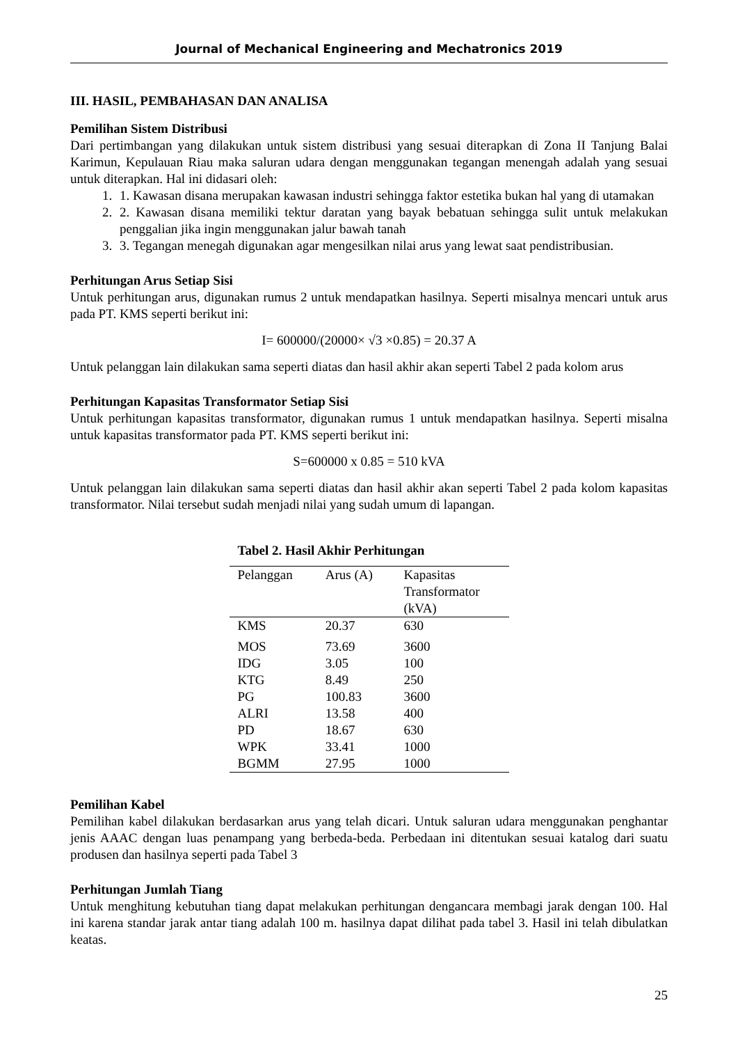Journal of Mechanical Engineering and Mechatronics 2019
III. HASIL, PEMBAHASAN DAN ANALISA
Pemilihan Sistem Distribusi
Dari pertimbangan yang dilakukan untuk sistem distribusi yang sesuai diterapkan di Zona II Tanjung Balai Karimun, Kepulauan Riau maka saluran udara dengan menggunakan tegangan menengah adalah yang sesuai untuk diterapkan. Hal ini didasari oleh:
1. 1. Kawasan disana merupakan kawasan industri sehingga faktor estetika bukan hal yang di utamakan
2. 2. Kawasan disana memiliki tektur daratan yang bayak bebatuan sehingga sulit untuk melakukan penggalian jika ingin menggunakan jalur bawah tanah
3. 3. Tegangan menegah digunakan agar mengesilkan nilai arus yang lewat saat pendistribusian.
Perhitungan Arus Setiap Sisi
Untuk perhitungan arus, digunakan rumus 2 untuk mendapatkan hasilnya. Seperti misalnya mencari untuk arus pada PT. KMS seperti berikut ini:
I= 600000/(20000× √3 ×0.85) = 20.37 A
Untuk pelanggan lain dilakukan sama seperti diatas dan hasil akhir akan seperti Tabel 2 pada kolom arus
Perhitungan Kapasitas Transformator Setiap Sisi
Untuk perhitungan kapasitas transformator, digunakan rumus 1 untuk mendapatkan hasilnya. Seperti misalna untuk kapasitas transformator pada PT. KMS seperti berikut ini:
S=600000 x 0.85 = 510 kVA
Untuk pelanggan lain dilakukan sama seperti diatas dan hasil akhir akan seperti Tabel 2 pada kolom kapasitas transformator. Nilai tersebut sudah menjadi nilai yang sudah umum di lapangan.
Tabel 2. Hasil Akhir Perhitungan
| Pelanggan | Arus (A) | Kapasitas Transformator (kVA) |
| --- | --- | --- |
| KMS | 20.37 | 630 |
| MOS | 73.69 | 3600 |
| IDG | 3.05 | 100 |
| KTG | 8.49 | 250 |
| PG | 100.83 | 3600 |
| ALRI | 13.58 | 400 |
| PD | 18.67 | 630 |
| WPK | 33.41 | 1000 |
| BGMM | 27.95 | 1000 |
Pemilihan Kabel
Pemilihan kabel dilakukan berdasarkan arus yang telah dicari. Untuk saluran udara menggunakan penghantar jenis AAAC dengan luas penampang yang berbeda-beda. Perbedaan ini ditentukan sesuai katalog dari suatu produsen dan hasilnya seperti pada Tabel 3
Perhitungan Jumlah Tiang
Untuk menghitung kebutuhan tiang dapat melakukan perhitungan dengancara membagi jarak dengan 100. Hal ini karena standar jarak antar tiang adalah 100 m. hasilnya dapat dilihat pada tabel 3. Hasil ini telah dibulatkan keatas.
25